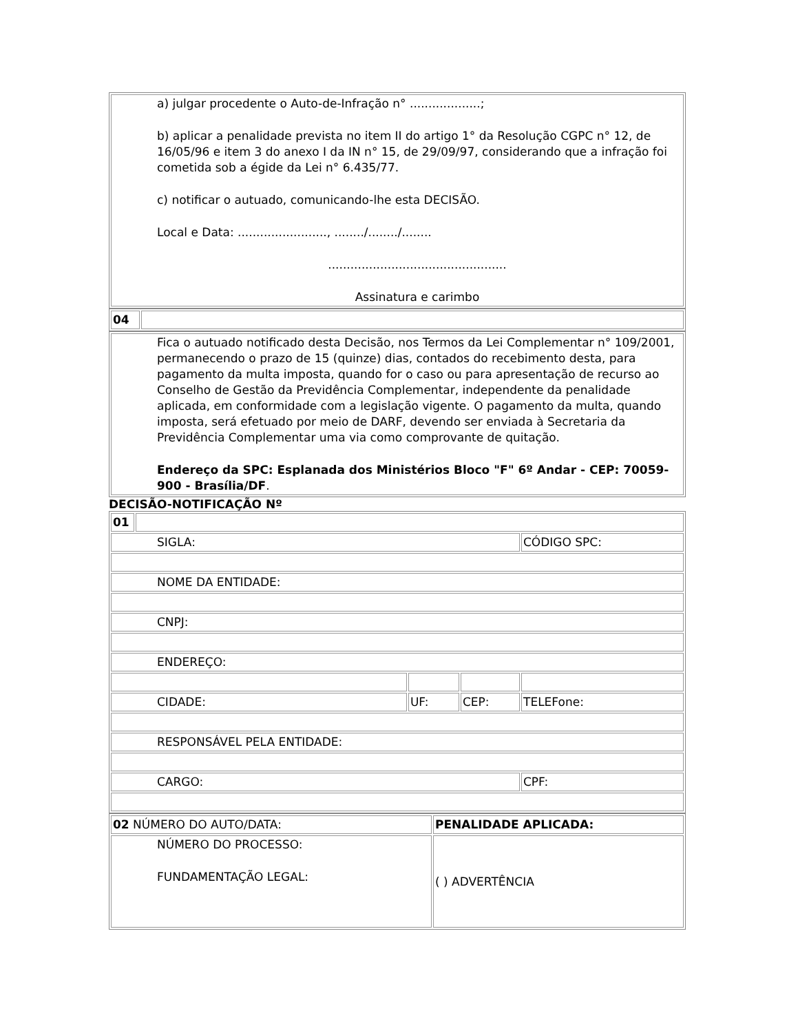| a) julgar procedente o Auto-de-Infração n° ...................; b) aplicar a penalidade prevista no item II do artigo 1° da Resolução CGPC n° 12, de 16/05/96 e item 3 do anexo I da IN n° 15, de 29/09/97, considerando que a infração foi cometida sob a égide da Lei n° 6.435/77. c) notificar o autuado, comunicando-lhe esta DECISÃO. Local e Data: ........................, ......../......../........ ................................................ Assinatura e carimbo |
| 04 | |
| Fica o autuado notificado desta Decisão, nos Termos da Lei Complementar n° 109/2001, permanecendo o prazo de 15 (quinze) dias, contados do recebimento desta, para pagamento da multa imposta, quando for o caso ou para apresentação de recurso ao Conselho de Gestão da Previdência Complementar, independente da penalidade aplicada, em conformidade com a legislação vigente. O pagamento da multa, quando imposta, será efetuado por meio de DARF, devendo ser enviada à Secretaria da Previdência Complementar uma via como comprovante de quitação. Endereço da SPC: Esplanada dos Ministérios Bloco "F" 6º Andar - CEP: 70059-900 - Brasília/DF . |
DECISÃO-NOTIFICAÇÃO Nº
| 01 | | | | |
| SIGLA: | | | | CÓDIGO SPC: |
| NOME DA ENTIDADE: | | | | |
| CNPJ: | | | | |
| ENDEREÇO: | | | | |
| CIDADE: | | UF: | CEP: | TELEFone: |
| RESPONSÁVEL PELA ENTIDADE: | | | | |
| CARGO: | | | | CPF: |
| 02 NÚMERO DO AUTO/DATA: | PENALIDADE APLICADA: |
| NÚMERO DO PROCESSO: FUNDAMENTAÇÃO LEGAL: | ( ) ADVERTÊNCIA |